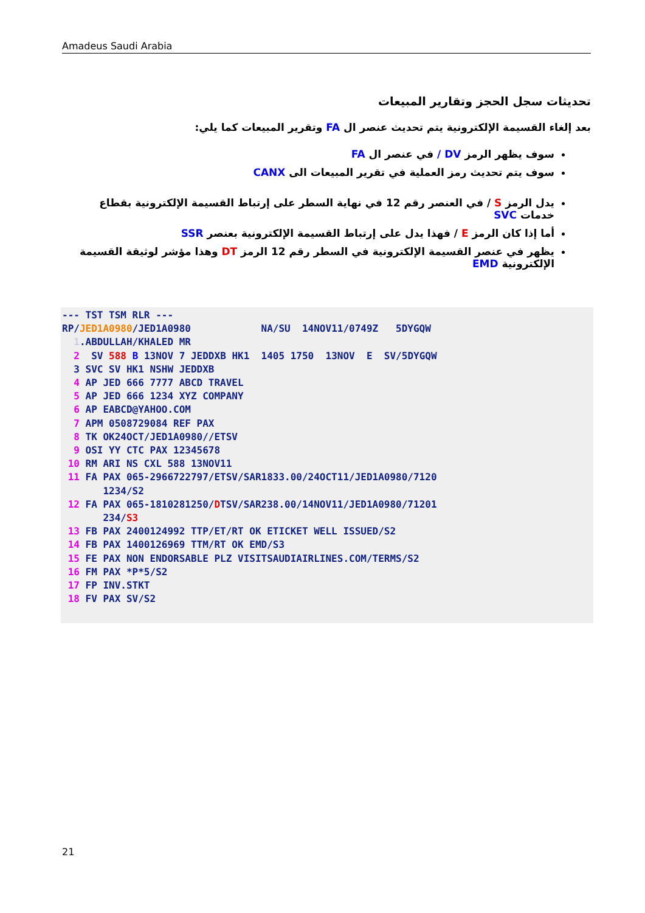Amadeus Saudi Arabia
تحديثات سجل الحجز وتقارير المبيعات
بعد إلغاء القسيمة الإلكترونية يتم تحديث عنصر ال FA وتقرير المبيعات كما يلي:
سوف يظهر الرمز DV / في عنصر ال FA
سوف يتم تحديث رمز العملية في تقرير المبيعات الى CANX
يدل الرمز S / في العنصر رقم 12 في نهاية السطر على إرتباط القسيمة الإلكترونية بقطاع خدمات SVC
أما إذا كان الرمز E / فهذا يدل على إرتباط القسيمة الإلكترونية بعنصر SSR
يظهر في عنصر القسيمة الإلكترونية في السطر رقم 12 الرمز DT وهذا مؤشر لوثيقة القسيمة الإلكترونية EMD
--- TST TSM RLR ---
RP/JED1A0980/JED1A0980            NA/SU  14NOV11/0749Z   5DYGQW
  1.ABDULLAH/KHALED MR
  2  SV 588 B 13NOV 7 JEDDXB HK1  1405 1750  13NOV  E  SV/5DYGQW
  3 SVC SV HK1 NSHW JEDDXB
  4 AP JED 666 7777 ABCD TRAVEL
  5 AP JED 666 1234 XYZ COMPANY
  6 AP EABCD@YAHOO.COM
  7 APM 0508729084 REF PAX
  8 TK OK24OCT/JED1A0980//ETSV
  9 OSI YY CTC PAX 12345678
 10 RM ARI NS CXL 588 13NOV11
 11 FA PAX 065-2966722797/ETSV/SAR1833.00/24OCT11/JED1A0980/7120
       1234/S2
 12 FA PAX 065-1810281250/DTSV/SAR238.00/14NOV11/JED1A0980/71201
       234/S3
 13 FB PAX 2400124992 TTP/ET/RT OK ETICKET WELL ISSUED/S2
 14 FB PAX 1400126969 TTM/RT OK EMD/S3
 15 FE PAX NON ENDORSABLE PLZ VISITSAUDIAIRLINES.COM/TERMS/S2
 16 FM PAX *P*5/S2
 17 FP INV.STKT
 18 FV PAX SV/S2
21